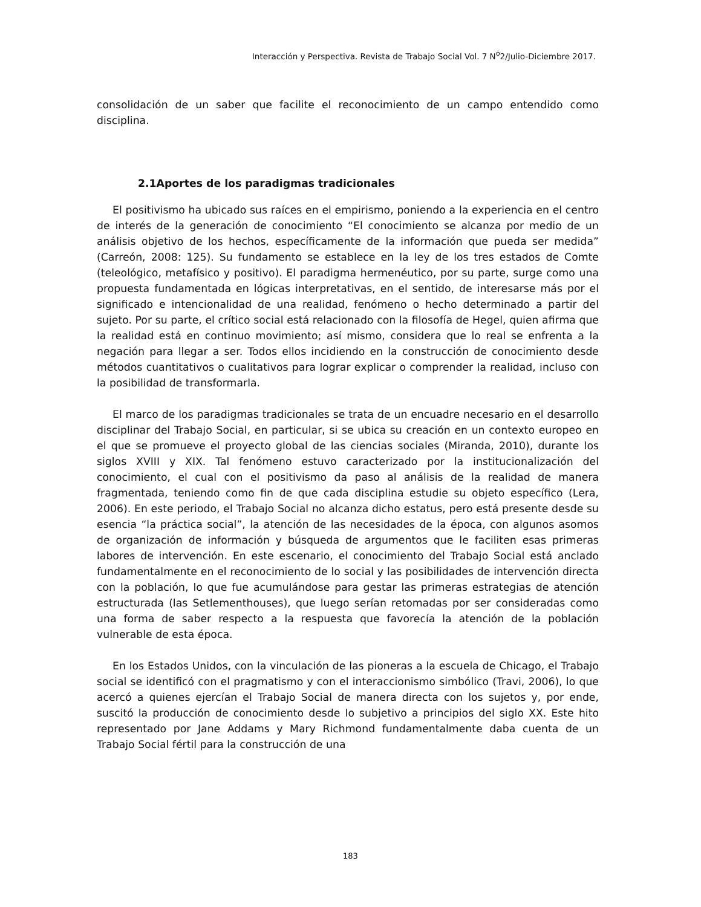Interacción y Perspectiva. Revista de Trabajo Social Vol. 7 N<sup>o</sup>2/Julio-Diciembre 2017.
consolidación de un saber que facilite el reconocimiento de un campo entendido como disciplina.
2.1Aportes de los paradigmas tradicionales
El positivismo ha ubicado sus raíces en el empirismo, poniendo a la experiencia en el centro de interés de la generación de conocimiento “El conocimiento se alcanza por medio de un análisis objetivo de los hechos, específicamente de la información que pueda ser medida” (Carreón, 2008: 125). Su fundamento se establece en la ley de los tres estados de Comte (teleológico, metafísico y positivo). El paradigma hermenéutico, por su parte, surge como una propuesta fundamentada en lógicas interpretativas, en el sentido, de interesarse más por el significado e intencionalidad de una realidad, fenómeno o hecho determinado a partir del sujeto. Por su parte, el crítico social está relacionado con la filosofía de Hegel, quien afirma que la realidad está en continuo movimiento; así mismo, considera que lo real se enfrenta a la negación para llegar a ser. Todos ellos incidiendo en la construcción de conocimiento desde métodos cuantitativos o cualitativos para lograr explicar o comprender la realidad, incluso con la posibilidad de transformarla.
El marco de los paradigmas tradicionales se trata de un encuadre necesario en el desarrollo disciplinar del Trabajo Social, en particular, si se ubica su creación en un contexto europeo en el que se promueve el proyecto global de las ciencias sociales (Miranda, 2010), durante los siglos XVIII y XIX. Tal fenómeno estuvo caracterizado por la institucionalización del conocimiento, el cual con el positivismo da paso al análisis de la realidad de manera fragmentada, teniendo como fin de que cada disciplina estudie su objeto específico (Lera, 2006). En este periodo, el Trabajo Social no alcanza dicho estatus, pero está presente desde su esencia “la práctica social”, la atención de las necesidades de la época, con algunos asomos de organización de información y búsqueda de argumentos que le faciliten esas primeras labores de intervención. En este escenario, el conocimiento del Trabajo Social está anclado fundamentalmente en el reconocimiento de lo social y las posibilidades de intervención directa con la población, lo que fue acumulándose para gestar las primeras estrategias de atención estructurada (las Setlementhouses), que luego serían retomadas por ser consideradas como una forma de saber respecto a la respuesta que favorecía la atención de la población vulnerable de esta época.
En los Estados Unidos, con la vinculación de las pioneras a la escuela de Chicago, el Trabajo social se identificó con el pragmatismo y con el interaccionismo simbólico (Travi, 2006), lo que acercó a quienes ejercían el Trabajo Social de manera directa con los sujetos y, por ende, suscitó la producción de conocimiento desde lo subjetivo a principios del siglo XX. Este hito representado por Jane Addams y Mary Richmond fundamentalmente daba cuenta de un Trabajo Social fértil para la construcción de una
183